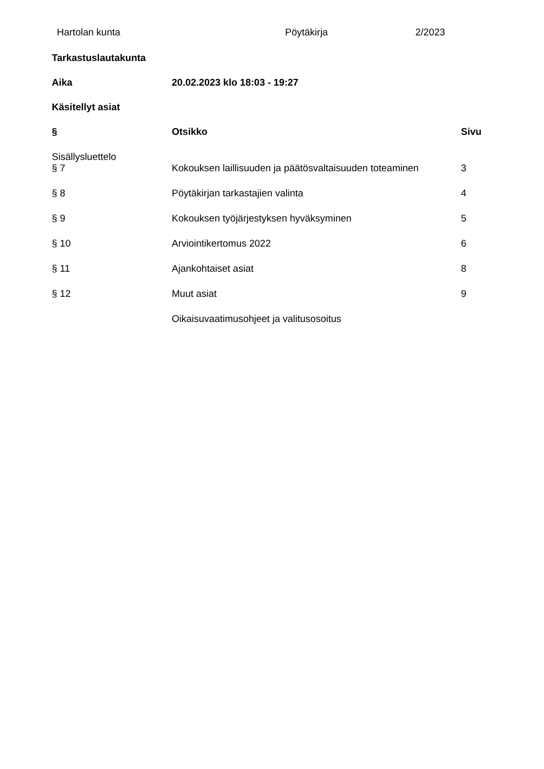Hartolan kunta Pöytäkirja 2/2023
Tarkastuslautakunta
Aika 20.02.2023 klo 18:03 - 19:27
Käsitellyt asiat
| § | Otsikko | Sivu |
| --- | --- | --- |
| Sisällysluettelo | | |
| § 7 | Kokouksen laillisuuden ja päätösvaltaisuuden toteaminen | 3 |
| § 8 | Pöytäkirjan tarkastajien valinta | 4 |
| § 9 | Kokouksen työjärjestyksen hyväksyminen | 5 |
| § 10 | Arviointikertomus 2022 | 6 |
| § 11 | Ajankohtaiset asiat | 8 |
| § 12 | Muut asiat | 9 |
| | Oikaisuvaatimusohjeet ja valitusosoitus | |